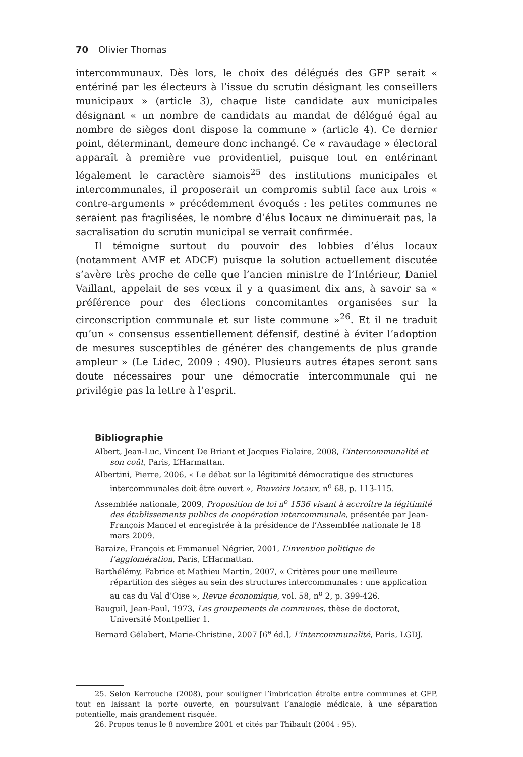70 Olivier Thomas
intercommunaux. Dès lors, le choix des délégués des GFP serait « entériné par les électeurs à l’issue du scrutin désignant les conseillers municipaux » (article 3), chaque liste candidate aux municipales désignant « un nombre de candidats au mandat de délégué égal au nombre de sièges dont dispose la commune » (article 4). Ce dernier point, déterminant, demeure donc inchangé. Ce « ravaudage » électoral apparaît à première vue providentiel, puisque tout en entérinant légalement le caractère siamois<sup>25</sup> des institutions municipales et intercommunales, il proposerait un compromis subtil face aux trois « contre-arguments » précédemment évoqués : les petites communes ne seraient pas fragilisées, le nombre d’élus locaux ne diminuerait pas, la sacralisation du scrutin municipal se verrait confirmée.
Il témoigne surtout du pouvoir des lobbies d’élus locaux (notamment AMF et ADCF) puisque la solution actuellement discutée s’avère très proche de celle que l’ancien ministre de l’Intérieur, Daniel Vaillant, appelait de ses vœux il y a quasiment dix ans, à savoir sa « préférence pour des élections concomitantes organisées sur la circonscription communale et sur liste commune »<sup>26</sup>. Et il ne traduit qu’un « consensus essentiellement défensif, destiné à éviter l’adoption de mesures susceptibles de générer des changements de plus grande ampleur » (Le Lidec, 2009 : 490). Plusieurs autres étapes seront sans doute nécessaires pour une démocratie intercommunale qui ne privilégie pas la lettre à l’esprit.
Bibliographie
Albert, Jean-Luc, Vincent De Briant et Jacques Fialaire, 2008, L’intercommunalité et son coût, Paris, L’Harmattan.
Albertini, Pierre, 2006, « Le débat sur la légitimité démocratique des structures intercommunales doit être ouvert », Pouvoirs locaux, n<sup>o</sup> 68, p. 113-115.
Assemblée nationale, 2009, Proposition de loi n<sup>o</sup> 1536 visant à accroître la légitimité des établissements publics de coopération intercommunale, présentée par Jean-François Mancel et enregistrée à la présidence de l’Assemblée nationale le 18 mars 2009.
Baraize, François et Emmanuel Négrier, 2001, L’invention politique de l’agglomération, Paris, L’Harmattan.
Barthélémy, Fabrice et Mathieu Martin, 2007, « Critères pour une meilleure répartition des sièges au sein des structures intercommunales : une application au cas du Val d’Oise », Revue économique, vol. 58, n<sup>o</sup> 2, p. 399-426.
Bauguil, Jean-Paul, 1973, Les groupements de communes, thèse de doctorat, Université Montpellier 1.
Bernard Gélabert, Marie-Christine, 2007 [6<sup>e</sup> éd.], L’intercommunalité, Paris, LGDJ.
25. Selon Kerrouche (2008), pour souligner l’imbrication étroite entre communes et GFP, tout en laissant la porte ouverte, en poursuivant l’analogie médicale, à une séparation potentielle, mais grandement risquée.
26. Propos tenus le 8 novembre 2001 et cités par Thibault (2004 : 95).